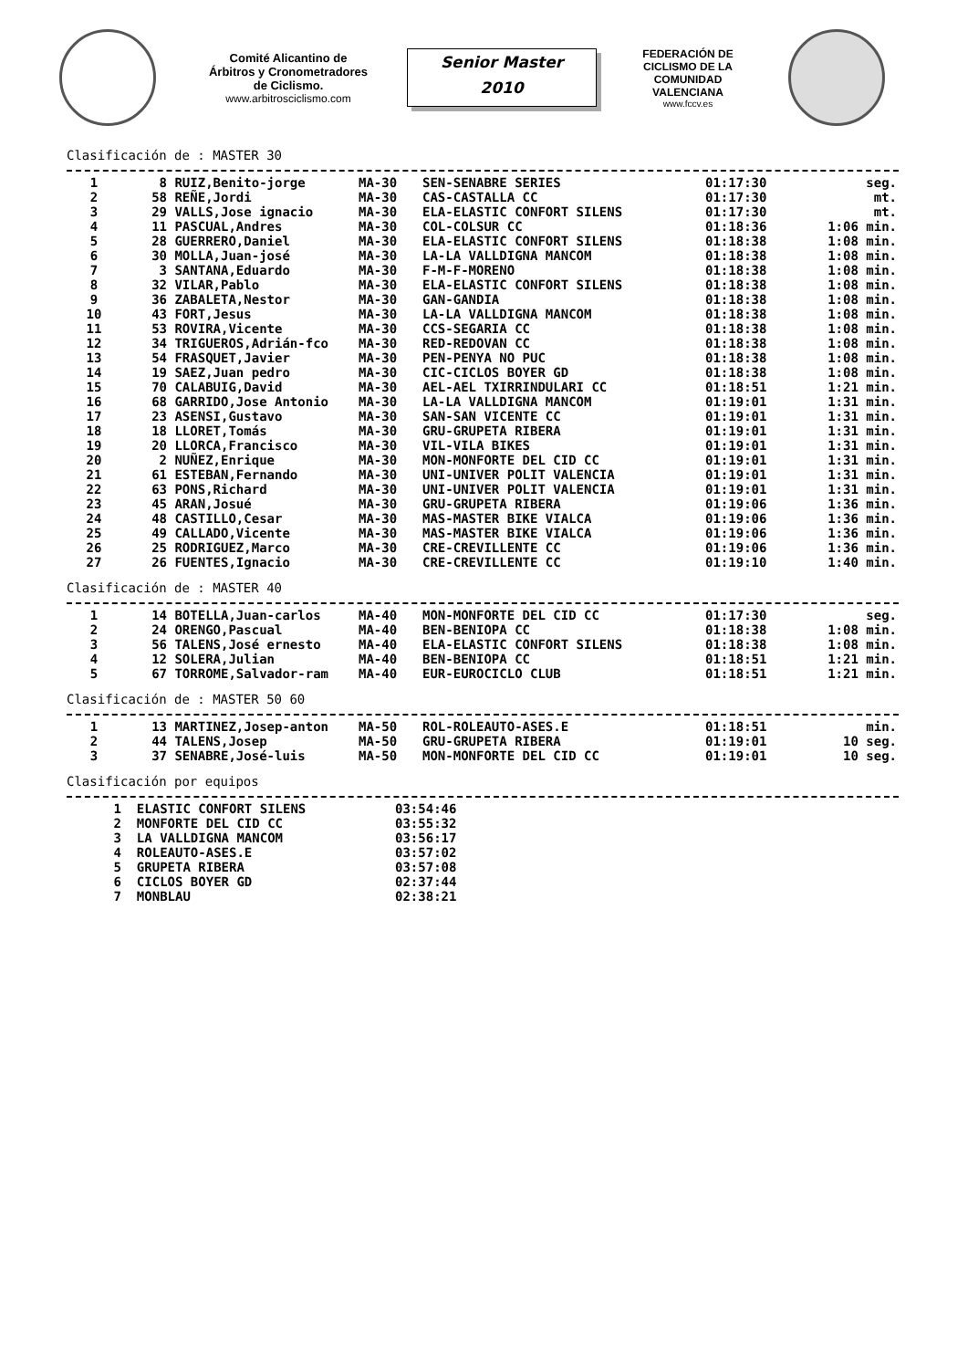Comité Alicantino de Árbitros y Cronometradores de Ciclismo.
www.arbitrosciclismo.com
Senior Master
2010
FEDERACIÓN DE CICLISMO DE LA COMUNIDAD VALENCIANA
www.fccv.es
Clasificación de : MASTER 30
| 1 | 8 | RUIZ,Benito-jorge | MA-30 | SEN-SENABRE SERIES | 01:17:30 | seg. |
| 2 | 58 | REÑE,Jordi | MA-30 | CAS-CASTALLA CC | 01:17:30 | mt. |
| 3 | 29 | VALLS,Jose ignacio | MA-30 | ELA-ELASTIC CONFORT SILENS | 01:17:30 | mt. |
| 4 | 11 | PASCUAL,Andres | MA-30 | COL-COLSUR CC | 01:18:36 | 1:06 min. |
| 5 | 28 | GUERRERO,Daniel | MA-30 | ELA-ELASTIC CONFORT SILENS | 01:18:38 | 1:08 min. |
| 6 | 30 | MOLLA,Juan-josé | MA-30 | LA-LA VALLDIGNA MANCOM | 01:18:38 | 1:08 min. |
| 7 | 3 | SANTANA,Eduardo | MA-30 | F-M-F-MORENO | 01:18:38 | 1:08 min. |
| 8 | 32 | VILAR,Pablo | MA-30 | ELA-ELASTIC CONFORT SILENS | 01:18:38 | 1:08 min. |
| 9 | 36 | ZABALETA,Nestor | MA-30 | GAN-GANDIA | 01:18:38 | 1:08 min. |
| 10 | 43 | FORT,Jesus | MA-30 | LA-LA VALLDIGNA MANCOM | 01:18:38 | 1:08 min. |
| 11 | 53 | ROVIRA,Vicente | MA-30 | CCS-SEGARIA CC | 01:18:38 | 1:08 min. |
| 12 | 34 | TRIGUEROS,Adrián-fco | MA-30 | RED-REDOVAN CC | 01:18:38 | 1:08 min. |
| 13 | 54 | FRASQUET,Javier | MA-30 | PEN-PENYA NO PUC | 01:18:38 | 1:08 min. |
| 14 | 19 | SAEZ,Juan pedro | MA-30 | CIC-CICLOS BOYER GD | 01:18:38 | 1:08 min. |
| 15 | 70 | CALABUIG,David | MA-30 | AEL-AEL TXIRRINDULARI CC | 01:18:51 | 1:21 min. |
| 16 | 68 | GARRIDO,Jose Antonio | MA-30 | LA-LA VALLDIGNA MANCOM | 01:19:01 | 1:31 min. |
| 17 | 23 | ASENSI,Gustavo | MA-30 | SAN-SAN VICENTE CC | 01:19:01 | 1:31 min. |
| 18 | 18 | LLORET,Tomás | MA-30 | GRU-GRUPETA RIBERA | 01:19:01 | 1:31 min. |
| 19 | 20 | LLORCA,Francisco | MA-30 | VIL-VILA BIKES | 01:19:01 | 1:31 min. |
| 20 | 2 | NUÑEZ,Enrique | MA-30 | MON-MONFORTE DEL CID CC | 01:19:01 | 1:31 min. |
| 21 | 61 | ESTEBAN,Fernando | MA-30 | UNI-UNIVER POLIT VALENCIA | 01:19:01 | 1:31 min. |
| 22 | 63 | PONS,Richard | MA-30 | UNI-UNIVER POLIT VALENCIA | 01:19:01 | 1:31 min. |
| 23 | 45 | ARAN,Josué | MA-30 | GRU-GRUPETA RIBERA | 01:19:06 | 1:36 min. |
| 24 | 48 | CASTILLO,Cesar | MA-30 | MAS-MASTER BIKE VIALCA | 01:19:06 | 1:36 min. |
| 25 | 49 | CALLADO,Vicente | MA-30 | MAS-MASTER BIKE VIALCA | 01:19:06 | 1:36 min. |
| 26 | 25 | RODRIGUEZ,Marco | MA-30 | CRE-CREVILLENTE CC | 01:19:06 | 1:36 min. |
| 27 | 26 | FUENTES,Ignacio | MA-30 | CRE-CREVILLENTE CC | 01:19:10 | 1:40 min. |
Clasificación de : MASTER 40
| 1 | 14 | BOTELLA,Juan-carlos | MA-40 | MON-MONFORTE DEL CID CC | 01:17:30 | seg. |
| 2 | 24 | ORENGO,Pascual | MA-40 | BEN-BENIOPA CC | 01:18:38 | 1:08 min. |
| 3 | 56 | TALENS,José ernesto | MA-40 | ELA-ELASTIC CONFORT SILENS | 01:18:38 | 1:08 min. |
| 4 | 12 | SOLERA,Julian | MA-40 | BEN-BENIOPA CC | 01:18:51 | 1:21 min. |
| 5 | 67 | TORROME,Salvador-ram | MA-40 | EUR-EUROCICLO CLUB | 01:18:51 | 1:21 min. |
Clasificación de : MASTER 50 60
| 1 | 13 | MARTINEZ,Josep-anton | MA-50 | ROL-ROLEAUTO-ASES.E | 01:18:51 | min. |
| 2 | 44 | TALENS,Josep | MA-50 | GRU-GRUPETA RIBERA | 01:19:01 | 10 seg. |
| 3 | 37 | SENABRE,José-luis | MA-50 | MON-MONFORTE DEL CID CC | 01:19:01 | 10 seg. |
Clasificación por equipos
| 1 | ELASTIC CONFORT SILENS | 03:54:46 |
| 2 | MONFORTE DEL CID CC | 03:55:32 |
| 3 | LA VALLDIGNA MANCOM | 03:56:17 |
| 4 | ROLEAUTO-ASES.E | 03:57:02 |
| 5 | GRUPETA RIBERA | 03:57:08 |
| 6 | CICLOS BOYER GD | 02:37:44 |
| 7 | MONBLAU | 02:38:21 |